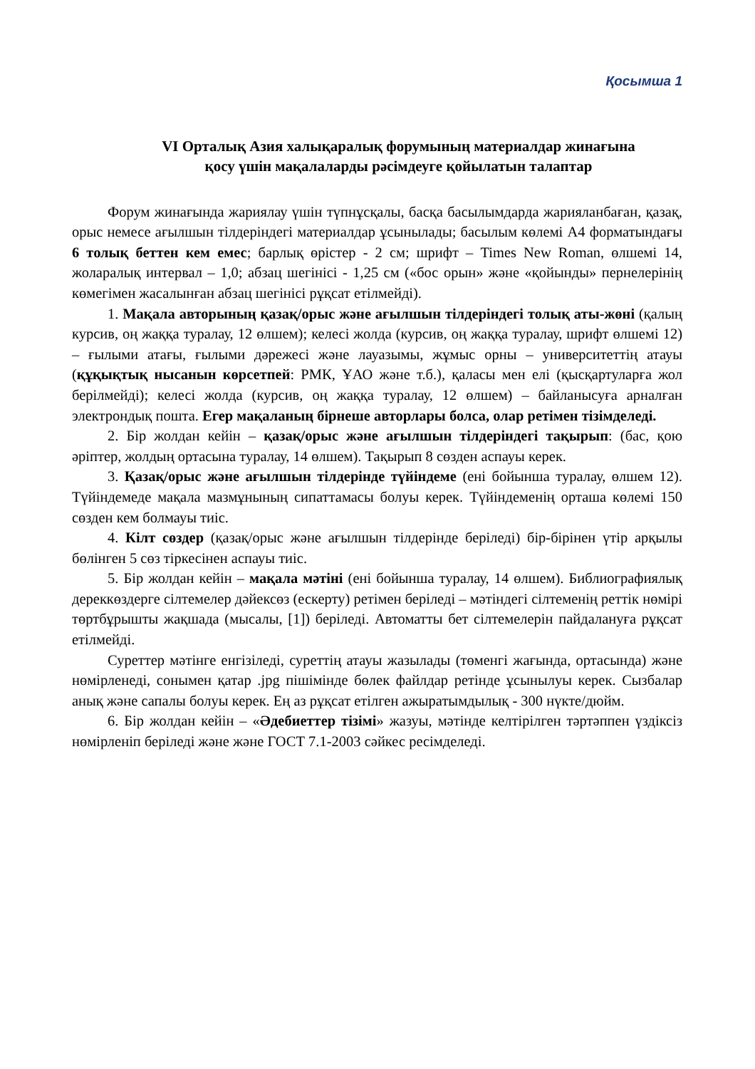Қосымша 1
VI Орталық Азия халықаралық форумының материалдар жинағына
қосу үшін мақалаларды рәсімдеуге қойылатын талаптар
Форум жинағында жариялау үшін түпнұсқалы, басқа басылымдарда жарияланбаған, қазақ, орыс немесе ағылшын тілдеріндегі материалдар ұсынылады; басылым көлемі А4 форматындағы 6 толық беттен кем емес; барлық өрістер - 2 см; шрифт – Times New Roman, өлшемі 14, жоларалық интервал – 1,0; абзац шегінісі - 1,25 см («бос орын» және «қойынды» пернелерінің көмегімен жасалынған абзац шегінісі рұқсат етілмейді).
1. Мақала авторының қазақ/орыс және ағылшын тілдеріндегі толық аты-жөні (қалың курсив, оң жаққа туралау, 12 өлшем); келесі жолда (курсив, оң жаққа туралау, шрифт өлшемі 12) – ғылыми атағы, ғылыми дәрежесі және лауазымы, жұмыс орны – университеттің атауы (құқықтық нысанын көрсетпей: РМК, ҰАО және т.б.), қаласы мен елі (қысқартуларға жол берілмейді); келесі жолда (курсив, оң жаққа туралау, 12 өлшем) – байланысуға арналған электрондық пошта. Егер мақаланың бірнеше авторлары болса, олар ретімен тізімделеді.
2. Бір жолдан кейін – қазақ/орыс және ағылшын тілдеріндегі тақырып: (бас, қою әріптер, жолдың ортасына туралау, 14 өлшем). Тақырып 8 сөзден аспауы керек.
3. Қазақ/орыс және ағылшын тілдерінде түйіндеме (ені бойынша туралау, өлшем 12). Түйіндемеде мақала мазмұнының сипаттамасы болуы керек. Түйіндеменің орташа көлемі 150 сөзден кем болмауы тиіс.
4. Кілт сөздер (қазақ/орыс және ағылшын тілдерінде беріледі) бір-бірінен үтір арқылы бөлінген 5 сөз тіркесінен аспауы тиіс.
5. Бір жолдан кейін – мақала мәтіні (ені бойынша туралау, 14 өлшем). Библиографиялық дереккөздерге сілтемелер дәйексөз (ескерту) ретімен беріледі – мәтіндегі сілтеменің реттік нөмірі төртбұрышты жақшада (мысалы, [1]) беріледі. Автоматты бет сілтемелерін пайдалануға рұқсат етілмейді.
Суреттер мәтінге енгізіледі, суреттің атауы жазылады (төменгі жағында, ортасында) және нөмірленеді, сонымен қатар .jpg пішімінде бөлек файлдар ретінде ұсынылуы керек. Сызбалар анық және сапалы болуы керек. Ең аз рұқсат етілген ажыратымдылық - 300 нүкте/дюйм.
6. Бір жолдан кейін – «Әдебиеттер тізімі» жазуы, мәтінде келтірілген тәртәппен үздіксіз нөмірленіп беріледі және және ГОСТ 7.1-2003 сәйкес ресімделеді.